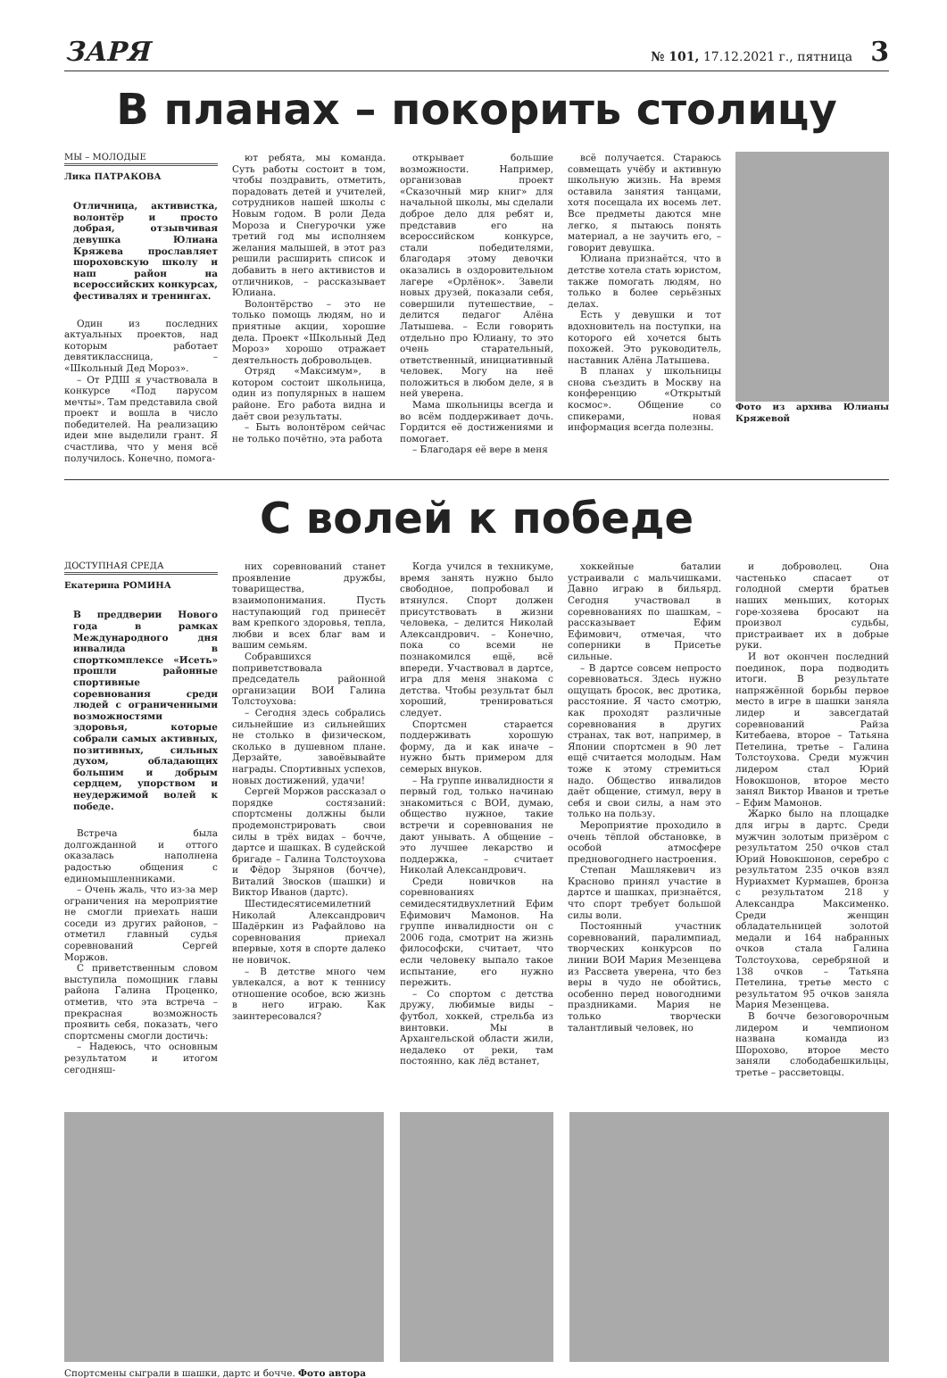ЗАРЯ № 101, 17.12.2021 г., пятница 3
В планах – покорить столицу
МЫ – МОЛОДЫЕ
Лика ПАТРАКОВА
Отличница, активистка, волонтёр и просто добрая, отзывчивая девушка Юлиана Кряжева прославляет шороховскую школу и наш район на всероссийских конкурсах, фестивалях и тренингах.
Один из последних актуальных проектов, над которым работает девятиклассница, – «Школьный Дед Мороз».
– От РДШ я участвовала в конкурсе «Под парусом мечты». Там представила свой проект и вошла в число победителей. На реализацию идеи мне выделили грант. Я счастлива, что у меня всё получилось. Конечно, помога-
ют ребята, мы команда. Суть работы состоит в том, чтобы поздравить, отметить, порадовать детей и учителей, сотрудников нашей школы с Новым годом. В роли Деда Мороза и Снегурочки уже третий год мы исполняем желания малышей, в этот раз решили расширить список и добавить в него активистов и отличников, – рассказывает Юлиана.
Волонтёрство – это не только помощь людям, но и приятные акции, хорошие дела. Проект «Школьный Дед Мороз» хорошо отражает деятельность добровольцев.
Отряд «Максимум», в котором состоит школьница, один из популярных в нашем районе. Его работа видна и даёт свои результаты.
– Быть волонтёром сейчас не только почётно, эта работа
открывает большие возможности. Например, организовав проект «Сказочный мир книг» для начальной школы, мы сделали доброе дело для ребят и, представив его на всероссийском конкурсе, стали победителями, благодаря этому девочки оказались в оздоровительном лагере «Орлёнок». Завели новых друзей, показали себя, совершили путешествие, – делится педагог Алёна Латышева. – Если говорить отдельно про Юлиану, то это очень старательный, ответственный, инициативный человек. Могу на неё положиться в любом деле, я в ней уверена.
Мама школьницы всегда и во всём поддерживает дочь. Гордится её достижениями и помогает.
– Благодаря её вере в меня
всё получается. Стараюсь совмещать учёбу и активную школьную жизнь. На время оставила занятия танцами, хотя посещала их восемь лет. Все предметы даются мне легко, я пытаюсь понять материал, а не заучить его, – говорит девушка.
Юлиана признаётся, что в детстве хотела стать юристом, также помогать людям, но только в более серьёзных делах.
Есть у девушки и тот вдохновитель на поступки, на которого ей хочется быть похожей. Это руководитель, наставник Алёна Латышева.
В планах у школьницы снова съездить в Москву на конференцию «Открытый космос». Общение со спикерами, новая информация всегда полезны.
Фото из архива Юлианы Кряжевой
С волей к победе
ДОСТУПНАЯ СРЕДА
Екатерина РОМИНА
В преддверии Нового года в рамках Международного дня инвалида в спорткомплексе «Исеть» прошли районные спортивные соревнования среди людей с ограниченными возможностями здоровья, которые собрали самых активных, позитивных, сильных духом, обладающих большим и добрым сердцем, упорством и неудержимой волей к победе.
Встреча была долгожданной и оттого оказалась наполнена радостью общения с единомышленниками.
– Очень жаль, что из-за мер ограничения на мероприятие не смогли приехать наши соседи из других районов, – отметил главный судья соревнований Сергей Моржов.
С приветственным словом выступила помощник главы района Галина Проценко, отметив, что эта встреча – прекрасная возможность проявить себя, показать, чего спортсмены смогли достичь:
– Надеюсь, что основным результатом и итогом сегодняш-
них соревнований станет проявление дружбы, товарищества, взаимопонимания. Пусть наступающий год принесёт вам крепкого здоровья, тепла, любви и всех благ вам и вашим семьям.
Собравшихся поприветствовала председатель районной организации ВОИ Галина Толстоухова:
– Сегодня здесь собрались сильнейшие из сильнейших не столько в физическом, сколько в душевном плане. Дерзайте, завоёвывайте награды. Спортивных успехов, новых достижений, удачи!
Сергей Моржов рассказал о порядке состязаний: спортсмены должны были продемонстрировать свои силы в трёх видах – бочче, дартсе и шашках. В судейской бригаде – Галина Толстоухова и Фёдор Зырянов (бочче), Виталий Звосков (шашки) и Виктор Иванов (дартс).
Шестидесятисемилетний Николай Александрович Шадёркин из Рафайлово на соревнования приехал впервые, хотя в спорте далеко не новичок.
– В детстве много чем увлекался, а вот к теннису отношение особое, всю жизнь в него играю. Как заинтересовался?
Когда учился в техникуме, время занять нужно было свободное, попробовал и втянулся. Спорт должен присутствовать в жизни человека, – делится Николай Александрович. – Конечно, пока со всеми не познакомился ещё, всё впереди. Участвовал в дартсе, игра для меня знакома с детства. Чтобы результат был хороший, тренироваться следует.
Спортсмен старается поддерживать хорошую форму, да и как иначе – нужно быть примером для семерых внуков.
– На группе инвалидности я первый год, только начинаю знакомиться с ВОИ, думаю, общество нужное, такие встречи и соревнования не дают унывать. А общение – это лучшее лекарство и поддержка, – считает Николай Александрович.
Среди новичков на соревнованиях семидесятидвухлетний Ефим Ефимович Мамонов. На группе инвалидности он с 2006 года, смотрит на жизнь философски, считает, что если человеку выпало такое испытание, его нужно пережить.
– Со спортом с детства дружу, любимые виды – футбол, хоккей, стрельба из винтовки. Мы в Архангельской области жили, недалеко от реки, там постоянно, как лёд встанет,
хоккейные баталии устраивали с мальчишками. Давно играю в бильярд. Сегодня участвовал в соревнованиях по шашкам, – рассказывает Ефим Ефимович, отмечая, что соперники в Присетье сильные.
– В дартсе совсем непросто соревноваться. Здесь нужно ощущать бросок, вес дротика, расстояние. Я часто смотрю, как проходят различные соревнования в других странах, так вот, например, в Японии спортсмен в 90 лет ещё считается молодым. Нам тоже к этому стремиться надо. Общество инвалидов даёт общение, стимул, веру в себя и свои силы, а нам это только на пользу.
Мероприятие проходило в очень тёплой обстановке, в особой атмосфере предновогоднего настроения.
Степан Машлякевич из Красново принял участие в дартсе и шашках, признаётся, что спорт требует большой силы воли.
Постоянный участник соревнований, паралимпиад, творческих конкурсов по линии ВОИ Мария Мезенцева из Рассвета уверена, что без веры в чудо не обойтись, особенно перед новогодними праздниками. Мария не только творчески талантливый человек, но
и доброволец. Она частенько спасает от голодной смерти братьев наших меньших, которых горе-хозяева бросают на произвол судьбы, пристраивает их в добрые руки.
И вот окончен последний поединок, пора подводить итоги. В результате напряжённой борьбы первое место в игре в шашки заняла лидер и завсегдатай соревнований Райза Китебаева, второе – Татьяна Петелина, третье – Галина Толстоухова. Среди мужчин лидером стал Юрий Новокшонов, второе место занял Виктор Иванов и третье – Ефим Мамонов.
Жарко было на площадке для игры в дартс. Среди мужчин золотым призёром с результатом 250 очков стал Юрий Новокшонов, серебро с результатом 235 очков взял Нуриахмет Курмашев, бронза с результатом 218 у Александра Максименко. Среди женщин обладательницей золотой медали и 164 набранных очков стала Галина Толстоухова, серебряной и 138 очков – Татьяна Петелина, третье место с результатом 95 очков заняла Мария Мезенцева.
В бочче безоговорочным лидером и чемпионом названа команда из Шорохово, второе место заняли слободабешкильцы, третье – рассветовцы.
Спортсмены сыграли в шашки, дартс и бочче. Фото автора